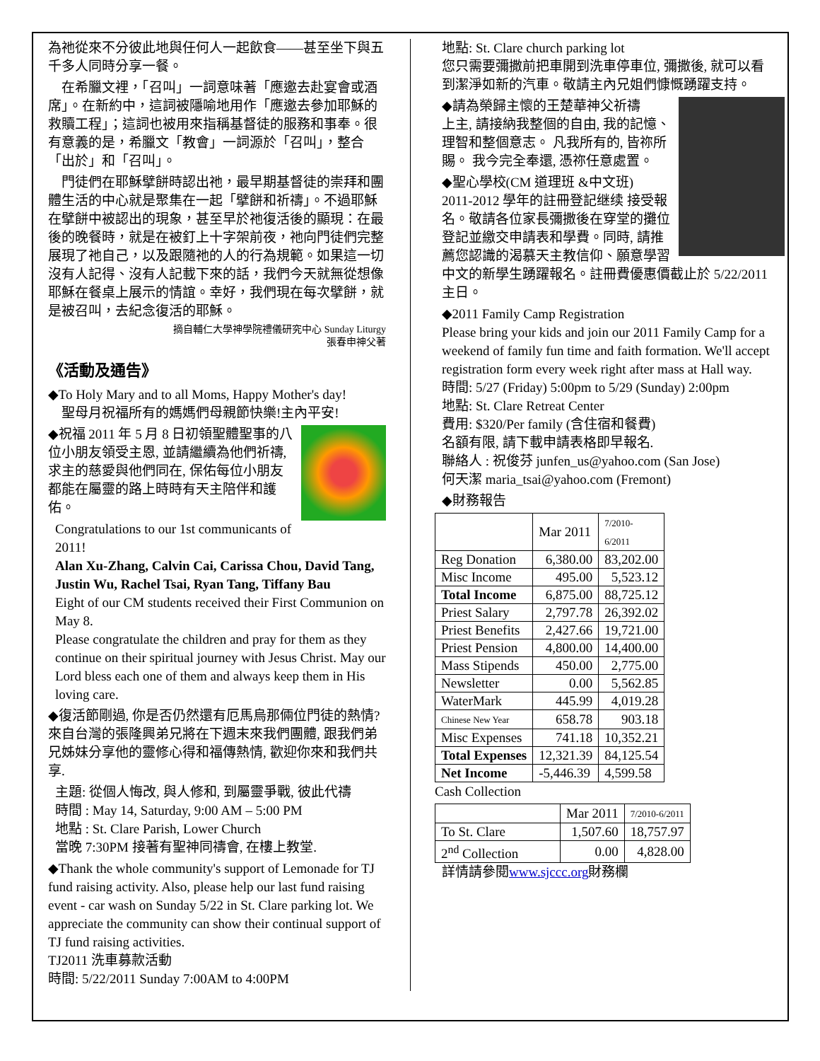為祂從來不分彼此地與任何人一起飲食——甚至坐下與五千多人同時分享一餐。
　在希臘文裡，「召叫」一詞意味著「應邀去赴宴會或酒席」。在新約中，這詞被隱喻地用作「應邀去參加耶穌的救贖工程」；這詞也被用來指稱基督徒的服務和事奉。很有意義的是，希臘文「教會」一詞源於「召叫」，整合「出於」和「召叫」。
　門徒們在耶穌擘餅時認出祂，最早期基督徒的崇拜和團體生活的中心就是聚集在一起「擘餅和祈禱」。不過耶穌在擘餅中被認出的現象，甚至早於祂復活後的顯現：在最後的晚餐時，就是在被釘上十字架前夜，祂向門徒們完整展現了祂自己，以及跟隨祂的人的行為規範。如果這一切沒有人記得、沒有人記載下來的話，我們今天就無從想像耶穌在餐桌上展示的情誼。幸好，我們現在每次擘餅，就是被召叫，去紀念復活的耶穌。
摘自輔仁大學神學院禮儀研究中心 Sunday Liturgy
張春申神父著
《活動及通告》
◆To Holy Mary and to all Moms, Happy Mother's day!
　聖母月祝福所有的媽媽們母親節快樂!主內平安!
◆祝福 2011 年 5 月 8 日初領聖體聖事的八位小朋友領受主恩, 並請繼續為他們祈禱, 求主的慈愛與他們同在, 保佑每位小朋友都能在屬靈的路上時時有天主陪伴和護佑。
Congratulations to our 1st communicants of 2011!
Alan Xu-Zhang, Calvin Cai, Carissa Chou, David Tang, Justin Wu, Rachel Tsai, Ryan Tang, Tiffany Bau
Eight of our CM students received their First Communion on May 8.
Please congratulate the children and pray for them as they continue on their spiritual journey with Jesus Christ. May our Lord bless each one of them and always keep them in His loving care.
◆復活節剛過, 你是否仍然還有厄馬烏那倆位門徒的熱情? 來自台灣的張隆興弟兄將在下週末來我們團體, 跟我們弟兄姊妹分享他的靈修心得和福傳熱情, 歡迎你來和我們共享.
主題: 從個人悔改, 與人修和, 到屬靈爭戰, 彼此代禱
時間 : May 14, Saturday, 9:00 AM – 5:00 PM
地點 : St. Clare Parish, Lower Church
當晚 7:30PM 接著有聖神同禱會, 在樓上教堂.
◆Thank the whole community's support of Lemonade for TJ fund raising activity. Also, please help our last fund raising event - car wash on Sunday 5/22 in St. Clare parking lot. We appreciate the community can show their continual support of TJ fund raising activities.
TJ2011 洗車募款活動
時間: 5/22/2011 Sunday 7:00AM to 4:00PM
地點: St. Clare church parking lot
您只需要彌撒前把車開到洗車停車位, 彌撒後, 就可以看到潔淨如新的汽車。敬請主內兄姐們慷慨踴躍支持。
◆請為榮歸主懷的王楚華神父祈禱
上主, 請接納我整個的自由, 我的記憶、理智和整個意志。 凡我所有的, 皆祢所賜。 我今完全奉還, 憑祢任意處置。
◆聖心學校(CM 道理班 &中文班)
2011-2012 學年的註冊登記继续 接受報名。敬請各位家長彌撒後在穿堂的攤位登記並繳交申請表和學費。同時, 請推薦您認識的渴慕天主教信仰、願意學習中文的新學生踴躍報名。註冊費優惠價截止於 5/22/2011 主日。
◆2011 Family Camp Registration
Please bring your kids and join our 2011 Family Camp for a weekend of family fun time and faith formation. We'll accept registration form every week right after mass at Hall way.
時間: 5/27 (Friday) 5:00pm to 5/29 (Sunday) 2:00pm
地點: St. Clare Retreat Center
費用: $320/Per family (含住宿和餐費)
名額有限, 請下載申請表格即早報名.
聯絡人 : 祝俊芬 junfen_us@yahoo.com (San Jose)
何天潔 maria_tsai@yahoo.com (Fremont)
◆財務報告
| | Mar 2011 | 7/2010- 6/2011 |
| Reg Donation | 6,380.00 | 83,202.00 |
| Misc Income | 495.00 | 5,523.12 |
| Total Income | 6,875.00 | 88,725.12 |
| Priest Salary | 2,797.78 | 26,392.02 |
| Priest Benefits | 2,427.66 | 19,721.00 |
| Priest Pension | 4,800.00 | 14,400.00 |
| Mass Stipends | 450.00 | 2,775.00 |
| Newsletter | 0.00 | 5,562.85 |
| WaterMark | 445.99 | 4,019.28 |
| Chinese New Year | 658.78 | 903.18 |
| Misc Expenses | 741.18 | 10,352.21 |
| Total Expenses | 12,321.39 | 84,125.54 |
| Net Income | -5,446.39 | 4,599.58 |
Cash Collection
| | Mar 2011 | 7/2010-6/2011 |
| To St. Clare | 1,507.60 | 18,757.97 |
| 2<sup>nd</sup> Collection | 0.00 | 4,828.00 |
詳情請參閱www.sjccc.org財務欄